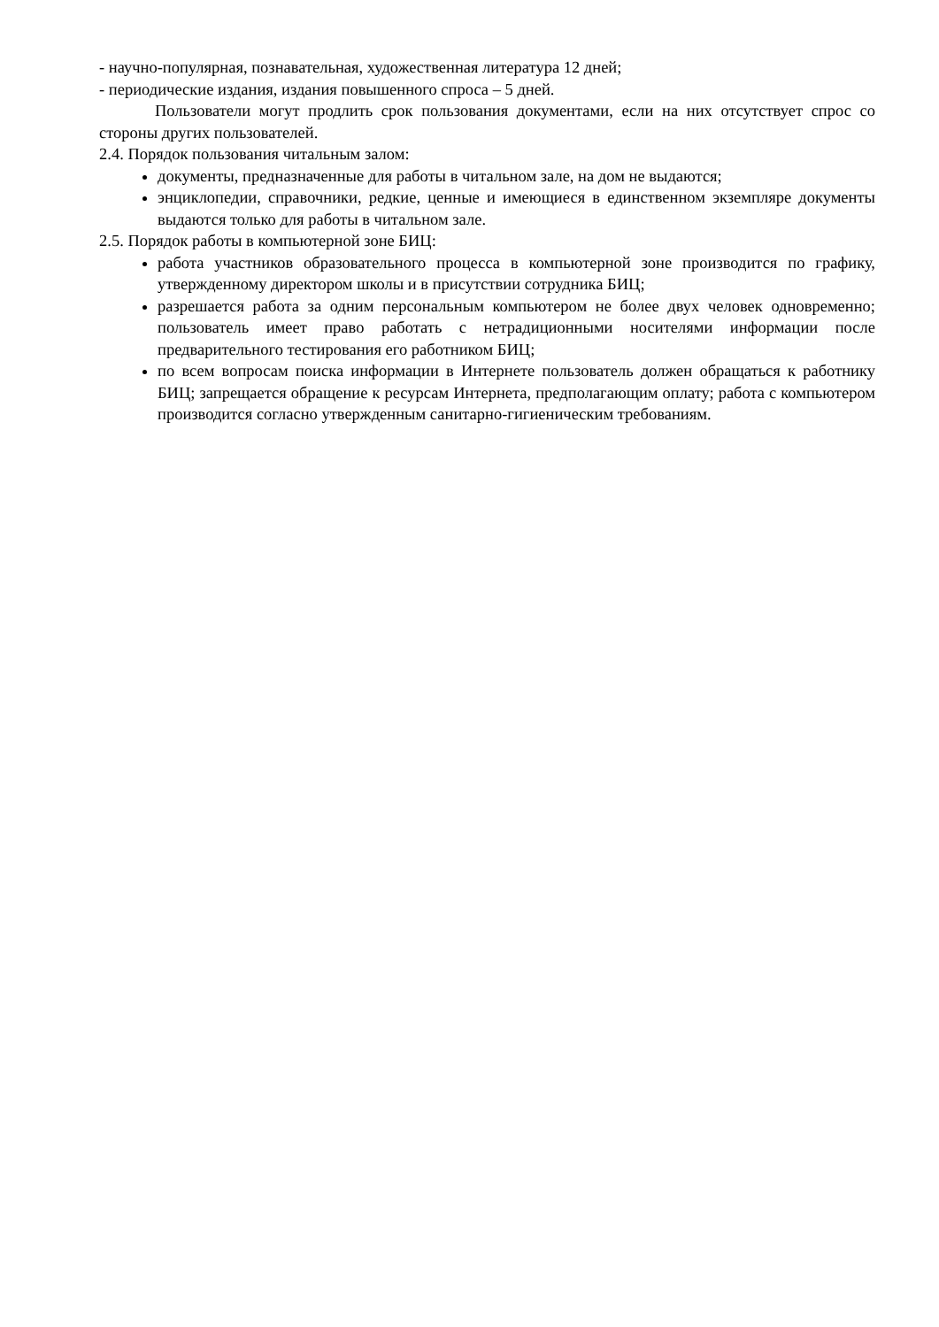- научно-популярная, познавательная, художественная литература 12 дней;
- периодические издания, издания повышенного спроса – 5 дней.
Пользователи могут продлить срок пользования документами, если на них отсутствует спрос со стороны других пользователей.
2.4. Порядок пользования читальным залом:
документы, предназначенные для работы в читальном зале, на дом не выдаются;
энциклопедии, справочники, редкие, ценные и имеющиеся в единственном экземпляре документы выдаются только для работы в читальном зале.
2.5. Порядок работы в компьютерной зоне БИЦ:
работа участников образовательного процесса в компьютерной зоне производится по графику, утвержденному директором школы и в присутствии сотрудника БИЦ;
разрешается работа за одним персональным компьютером не более двух человек одновременно; пользователь имеет право работать с нетрадиционными носителями информации после предварительного тестирования его работником БИЦ;
по всем вопросам поиска информации в Интернете пользователь должен обращаться к работнику БИЦ; запрещается обращение к ресурсам Интернета, предполагающим оплату; работа с компьютером производится согласно утвержденным санитарно-гигиеническим требованиям.